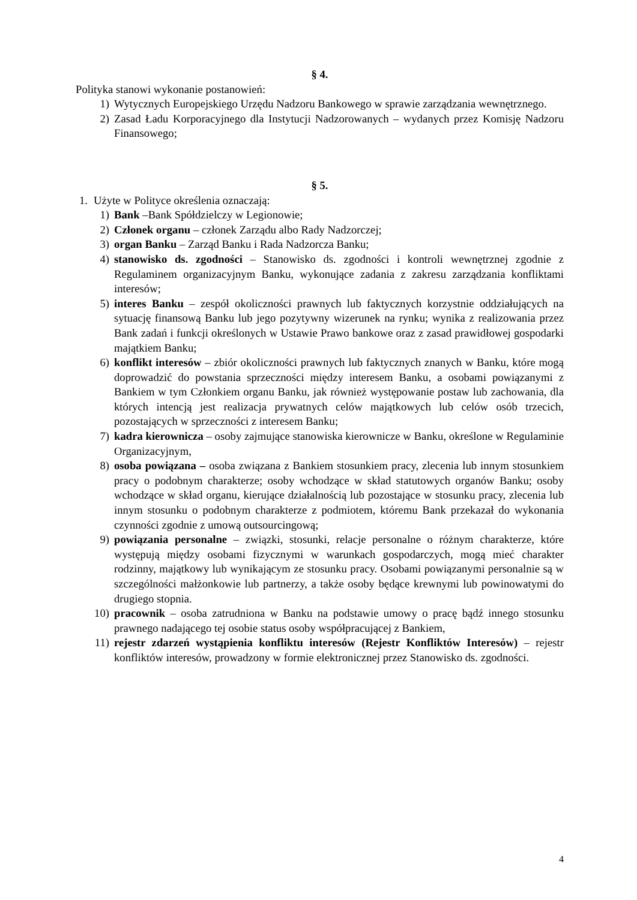§ 4.
Polityka stanowi wykonanie postanowień:
1) Wytycznych Europejskiego Urzędu Nadzoru Bankowego w sprawie zarządzania wewnętrznego.
2) Zasad Ładu Korporacyjnego dla Instytucji Nadzorowanych – wydanych przez Komisję Nadzoru Finansowego;
§ 5.
1. Użyte w Polityce określenia oznaczają:
1) Bank –Bank Spółdzielczy w Legionowie;
2) Członek organu – członek Zarządu albo Rady Nadzorczej;
3) organ Banku – Zarząd Banku i Rada Nadzorcza Banku;
4) stanowisko ds. zgodności – Stanowisko ds. zgodności i kontroli wewnętrznej zgodnie z Regulaminem organizacyjnym Banku, wykonujące zadania z zakresu zarządzania konfliktami interesów;
5) interes Banku – zespół okoliczności prawnych lub faktycznych korzystnie oddziałujących na sytuację finansową Banku lub jego pozytywny wizerunek na rynku; wynika z realizowania przez Bank zadań i funkcji określonych w Ustawie Prawo bankowe oraz z zasad prawidłowej gospodarki majątkiem Banku;
6) konflikt interesów – zbiór okoliczności prawnych lub faktycznych znanych w Banku, które mogą doprowadzić do powstania sprzeczności między interesem Banku, a osobami powiązanymi z Bankiem w tym Członkiem organu Banku, jak również występowanie postaw lub zachowania, dla których intencją jest realizacja prywatnych celów majątkowych lub celów osób trzecich, pozostających w sprzeczności z interesem Banku;
7) kadra kierownicza – osoby zajmujące stanowiska kierownicze w Banku, określone w Regulaminie Organizacyjnym,
8) osoba powiązana – osoba związana z Bankiem stosunkiem pracy, zlecenia lub innym stosunkiem pracy o podobnym charakterze; osoby wchodzące w skład statutowych organów Banku; osoby wchodzące w skład organu, kierujące działalnością lub pozostające w stosunku pracy, zlecenia lub innym stosunku o podobnym charakterze z podmiotem, któremu Bank przekazał do wykonania czynności zgodnie z umową outsourcingową;
9) powiązania personalne – związki, stosunki, relacje personalne o różnym charakterze, które występują między osobami fizycznymi w warunkach gospodarczych, mogą mieć charakter rodzinny, majątkowy lub wynikającym ze stosunku pracy. Osobami powiązanymi personalnie są w szczególności małżonkowie lub partnerzy, a także osoby będące krewnymi lub powinowatymi do drugiego stopnia.
10) pracownik – osoba zatrudniona w Banku na podstawie umowy o pracę bądź innego stosunku prawnego nadającego tej osobie status osoby współpracującej z Bankiem,
11) rejestr zdarzeń wystąpienia konfliktu interesów (Rejestr Konfliktów Interesów) – rejestr konfliktów interesów, prowadzony w formie elektronicznej przez Stanowisko ds. zgodności.
4